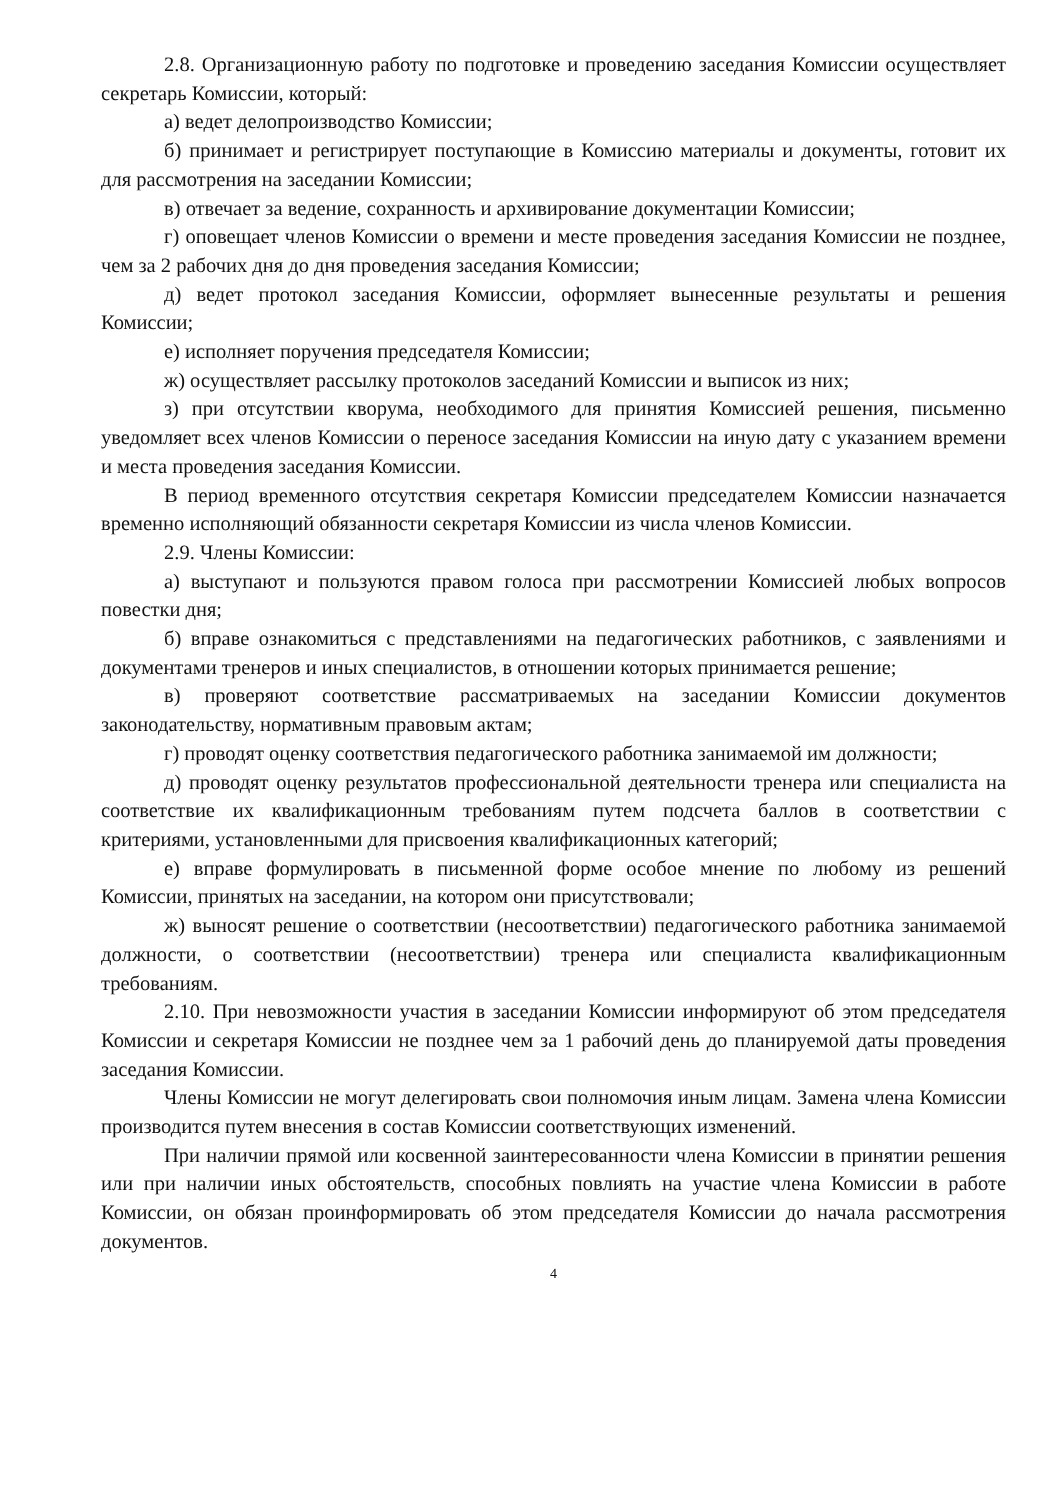2.8. Организационную работу по подготовке и проведению заседания Комиссии осуществляет секретарь Комиссии, который:
а) ведет делопроизводство Комиссии;
б) принимает и регистрирует поступающие в Комиссию материалы и документы, готовит их для рассмотрения на заседании Комиссии;
в) отвечает за ведение, сохранность и архивирование документации Комиссии;
г) оповещает членов Комиссии о времени и месте проведения заседания Комиссии не позднее, чем за 2 рабочих дня до дня проведения заседания Комиссии;
д) ведет протокол заседания Комиссии, оформляет вынесенные результаты и решения Комиссии;
е) исполняет поручения председателя Комиссии;
ж) осуществляет рассылку протоколов заседаний Комиссии и выписок из них;
з) при отсутствии кворума, необходимого для принятия Комиссией решения, письменно уведомляет всех членов Комиссии о переносе заседания Комиссии на иную дату с указанием времени и места проведения заседания Комиссии.
В период временного отсутствия секретаря Комиссии председателем Комиссии назначается временно исполняющий обязанности секретаря Комиссии из числа членов Комиссии.
2.9. Члены Комиссии:
а) выступают и пользуются правом голоса при рассмотрении Комиссией любых вопросов повестки дня;
б) вправе ознакомиться с представлениями на педагогических работников, с заявлениями и документами тренеров и иных специалистов, в отношении которых принимается решение;
в) проверяют соответствие рассматриваемых на заседании Комиссии документов законодательству, нормативным правовым актам;
г) проводят оценку соответствия педагогического работника занимаемой им должности;
д) проводят оценку результатов профессиональной деятельности тренера или специалиста на соответствие их квалификационным требованиям путем подсчета баллов в соответствии с критериями, установленными для присвоения квалификационных категорий;
е) вправе формулировать в письменной форме особое мнение по любому из решений Комиссии, принятых на заседании, на котором они присутствовали;
ж) выносят решение о соответствии (несоответствии) педагогического работника занимаемой должности, о соответствии (несоответствии) тренера или специалиста квалификационным требованиям.
2.10. При невозможности участия в заседании Комиссии информируют об этом председателя Комиссии и секретаря Комиссии не позднее чем за 1 рабочий день до планируемой даты проведения заседания Комиссии.
Члены Комиссии не могут делегировать свои полномочия иным лицам. Замена члена Комиссии производится путем внесения в состав Комиссии соответствующих изменений.
При наличии прямой или косвенной заинтересованности члена Комиссии в принятии решения или при наличии иных обстоятельств, способных повлиять на участие члена Комиссии в работе Комиссии, он обязан проинформировать об этом председателя Комиссии до начала рассмотрения документов.
4